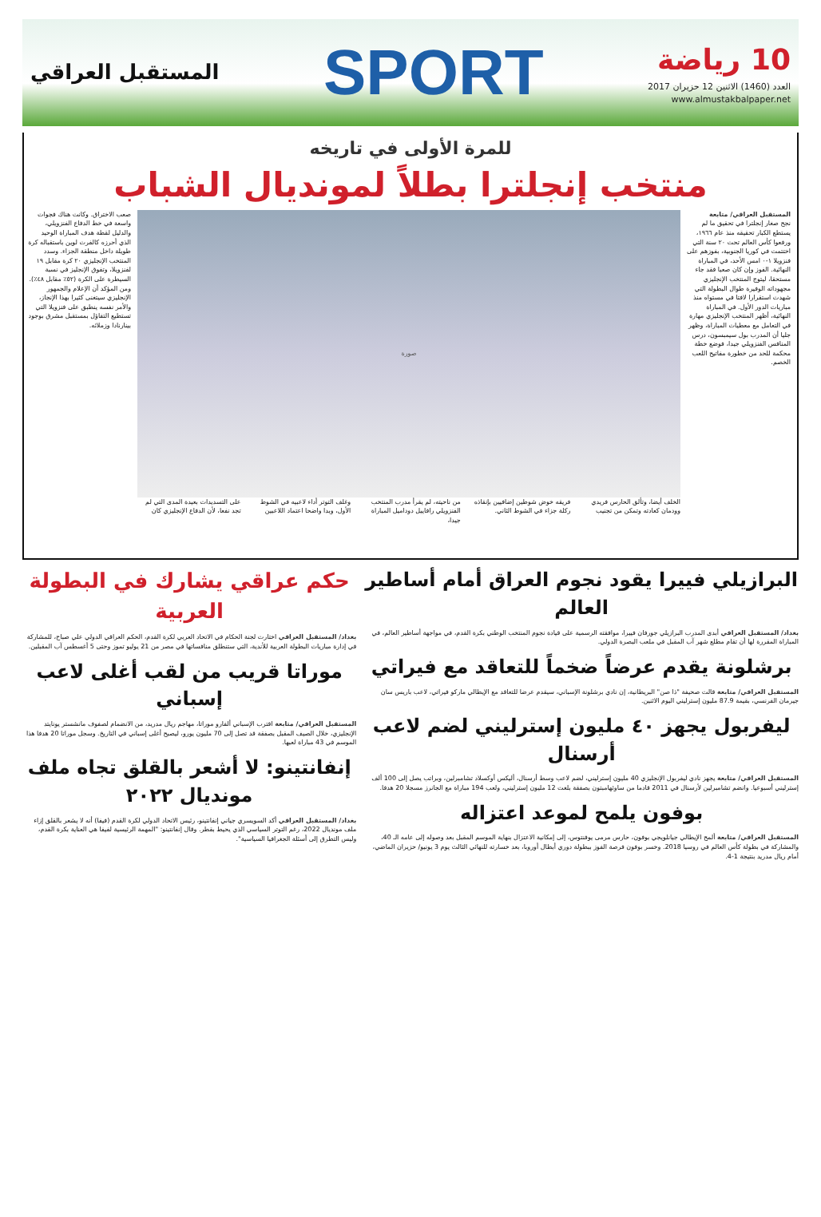10 رياضة
العدد (1460) الاثنين 12 حزيران 2017
www.almustakbalpaper.net
SPORT
المستقبل العراقي
للمرة الأولى في تاريخه
منتخب إنجلترا بطلاً لمونديال الشباب
المستقبل العراقي/ متابعة
نجح صغار إنجلترا في تحقيق ما لم يستطع الكبار تحقيقه منذ عام ١٩٦٦، ورفعوا كأس العالم تحت ٢٠ سنة التي اختتمت في كوريا الجنوبية، بفوزهم على فنزويلا ١-٠ امس الأحد، في المباراة النهائية. الفوز وإن كان صعبا فقد جاء مستحقا، ليتوج المنتخب الإنجليزي مجهوداته الوفيرة طوال البطولة التي شهدت استقرارا لافتا في مستواه منذ مباريات الدور الأول. في المباراة النهائية، أظهر المنتخب الإنجليزي مهارة في التعامل مع معطيات المباراة، وظهر جليا أن المدرب بول سيمبسون، درس المنافس الفنزويلي جيدا، فوضع خطة محكمة للحد من خطورة مفاتيح اللعب الخصم.
صورة
الخلف أيضا، وتألق الحارس فريدي وودمان كعادته وتمكن من تجنيب
فريقه خوض شوطين إضافيين بإنقاذه ركلة جزاء في الشوط الثاني.
من ناحيته، لم يقرأ مدرب المنتخب الفنزويلي رافاييل دوداميل المباراة جيدا،
وغلف التوتر أداء لاعبيه في الشوط الأول، وبدا واضحا اعتماد اللاعبين
على التسديدات بعيدة المدى التي لم تجد نفعا، لأن الدفاع الإنجليزي كان
صعب الاختراق. وكانت هناك فجوات واسعة في خط الدفاع الفنزويلي، والدليل لقطة هدف المباراة الوحيد الذي أحرزه كالفرت لوين باستقباله كرة طويلة داخل منطقة الجزاء. وسدد المنتخب الإنجليزي ٢٠ كرة مقابل ١٩ لفنزويلا، وتفوق الإنجليز في نسبة السيطرة على الكرة (٥٢٪ مقابل ٤٨٪). ومن المؤكد أن الإعلام والجمهور الإنجليزي سيتغنى كثيرا بهذا الإنجاز، والأمر نفسه ينطبق على فنزويلا التي تستطيع التفاؤل بمستقبل مشرق بوجود بينارنادا وزملائه.
البرازيلي فييرا يقود نجوم العراق أمام أساطير العالم
بغداد/ المستقبل العراقي أبدى المدرب البرازيلي جورفان فييرا، موافقته الرسمية على قيادة نجوم المنتخب الوطني بكرة القدم، في مواجهة أساطير العالم، في المباراة المقررة لها أن تقام مطلع شهر آب المقبل في ملعب البصرة الدولي.
برشلونة يقدم عرضاً ضخماً للتعاقد مع فيراتي
المستقبل العراقي/ متابعة قالت صحيفة "ذا صن" البريطانية، إن نادي برشلونة الإسباني، سيقدم عرضا للتعاقد مع الإيطالي ماركو فيراتي، لاعب باريس سان جيرمان الفرنسي، بقيمة 87.9 مليون إسترليني اليوم الاثنين.
ليفربول يجهز ٤٠ مليون إسترليني لضم لاعب أرسنال
المستقبل العراقي/ متابعة يجهز نادي ليفربول الإنجليزي 40 مليون إسترليني، لضم لاعب وسط أرسنال، أليكس أوكسلاد تشامبرلين، وبراتب يصل إلى 100 ألف إسترليني أسبوعيا. وانضم تشامبرلين لأرسنال في 2011 قادما من ساوثهامبتون بصفقة بلغت 12 مليون إسترليني، ولعب 194 مباراة مع الجانرز مسجلا 20 هدفا.
بوفون يلمح لموعد اعتزاله
المستقبل العراقي/ متابعة ألمح الإيطالي جيانلويجي بوفون، حارس مرمى يوفنتوس، إلى إمكانية الاعتزال بنهاية الموسم المقبل بعد وصوله إلى عامه الـ 40، والمشاركة في بطولة كأس العالم في روسيا 2018. وخسر بوفون فرصة الفوز ببطولة دوري أبطال أوروبا، بعد خسارته للنهائي الثالث يوم 3 يونيو/ حزيران الماضي، أمام ريال مدريد بنتيجة 1-4.
حكم عراقي يشارك في البطولة العربية
بغداد/ المستقبل العراقي اختارت لجنة الحكام في الاتحاد العربي لكرة القدم، الحكم العراقي الدولي علي صباح، للمشاركة في إدارة مباريات البطولة العربية للأندية، التي ستنطلق منافساتها في مصر من 21 يوليو تموز وحتى 5 أغسطس آب المقبلين.
موراتا قريب من لقب أغلى لاعب إسباني
المستقبل العراقي/ متابعة اقترب الإسباني ألفارو موراتا، مهاجم ريال مدريد، من الانضمام لصفوف مانشستر يونايتد الإنجليزي، خلال الصيف المقبل بصفقة قد تصل إلى 70 مليون يورو، ليصبح أغلى إسباني في التاريخ. وسجل موراتا 20 هدفا هذا الموسم في 43 مباراة لعبها.
إنفانتينو: لا أشعر بالقلق تجاه ملف مونديال ٢٠٢٢
بغداد/ المستقبل العراقي أكد السويسري جياني إنفانتينو، رئيس الاتحاد الدولي لكرة القدم (فيفا) أنه لا يشعر بالقلق إزاء ملف مونديال 2022، رغم التوتر السياسي الذي يحيط بقطر. وقال إنفانتينو: "المهمة الرئيسية لفيفا هي العناية بكرة القدم، وليس التطرق إلى أسئلة الجغرافيا السياسية".